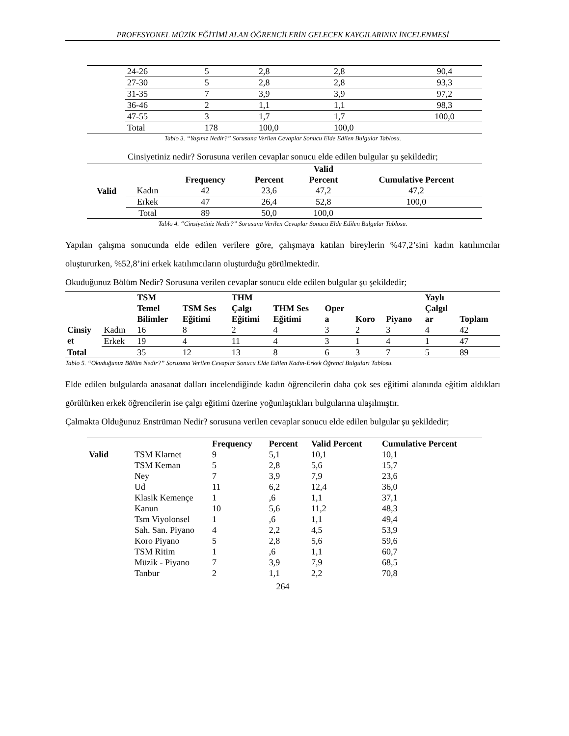PROFESYONEL MÜZİK EĞİTİMİ ALAN ÖĞRENCİLERİN GELECEK KAYGILARININ İNCELENMESİ
| | 24-26 | 5 | 2,8 | 2,8 | 90,4 |
| | 27-30 | 5 | 2,8 | 2,8 | 93,3 |
| | 31-35 | 7 | 3,9 | 3,9 | 97,2 |
| | 36-46 | 2 | 1,1 | 1,1 | 98,3 |
| | 47-55 | 3 | 1,7 | 1,7 | 100,0 |
| | Total | 178 | 100,0 | 100,0 | |
Tablo 3. “Yaşınız Nedir?” Sorusuna Verilen Cevaplar Sonucu Elde Edilen Bulgular Tablosu.
Cinsiyetiniz nedir? Sorusuna verilen cevaplar sonucu elde edilen bulgular şu şekildedir;
| | | Frequency | Percent | Valid Percent | Cumulative Percent |
| --- | --- | --- | --- | --- | --- |
| Valid | Kadın | 42 | 23,6 | 47,2 | 47,2 |
| | Erkek | 47 | 26,4 | 52,8 | 100,0 |
| | Total | 89 | 50,0 | 100,0 | |
Tablo 4. “Cinsiyetiniz Nedir?” Sorusuna Verilen Cevaplar Sonucu Elde Edilen Bulgular Tablosu.
Yapılan çalışma sonucunda elde edilen verilere göre, çalışmaya katılan bireylerin %47,2’sini kadın katılımcılar oluştururken, %52,8’ini erkek katılımcıların oluşturduğu görülmektedir.
Okuduğunuz Bölüm Nedir? Sorusuna verilen cevaplar sonucu elde edilen bulgular şu şekildedir;
| | | TSM Temel Bilimler | TSM Ses Eğitimi | THM Çalgı Eğitimi | THM Ses Eğitimi | Oper a | Koro | Piyano | Yaylı Çalgıl ar | Toplam |
| --- | --- | --- | --- | --- | --- | --- | --- | --- | --- | --- |
| Cinsiy et | Kadın | 16 | 8 | 2 | 4 | 3 | 2 | 3 | 4 | 42 |
| | Erkek | 19 | 4 | 11 | 4 | 3 | 1 | 4 | 1 | 47 |
| Total | | 35 | 12 | 13 | 8 | 6 | 3 | 7 | 5 | 89 |
Tablo 5. “Okuduğunuz Bölüm Nedir?” Sorusuna Verilen Cevaplar Sonucu Elde Edilen Kadın-Erkek Öğrenci Bulguları Tablosu.
Elde edilen bulgularda anasanat dalları incelendiğinde kadın öğrencilerin daha çok ses eğitimi alanında eğitim aldıkları görülürken erkek öğrencilerin ise çalgı eğitimi üzerine yoğunlaştıkları bulgularına ulaşılmıştır.
Çalmakta Olduğunuz Enstrüman Nedir? sorusuna verilen cevaplar sonucu elde edilen bulgular şu şekildedir;
| | | Frequency | Percent | Valid Percent | Cumulative Percent |
| --- | --- | --- | --- | --- | --- |
| Valid | TSM Klarnet | 9 | 5,1 | 10,1 | 10,1 |
| | TSM Keman | 5 | 2,8 | 5,6 | 15,7 |
| | Ney | 7 | 3,9 | 7,9 | 23,6 |
| | Ud | 11 | 6,2 | 12,4 | 36,0 |
| | Klasik Kemençe | 1 | ,6 | 1,1 | 37,1 |
| | Kanun | 10 | 5,6 | 11,2 | 48,3 |
| | Tsm Viyolonsel | 1 | ,6 | 1,1 | 49,4 |
| | Sah. San. Piyano | 4 | 2,2 | 4,5 | 53,9 |
| | Koro Piyano | 5 | 2,8 | 5,6 | 59,6 |
| | TSM Ritim | 1 | ,6 | 1,1 | 60,7 |
| | Müzik - Piyano | 7 | 3,9 | 7,9 | 68,5 |
| | Tanbur | 2 | 1,1 | 2,2 | 70,8 |
264